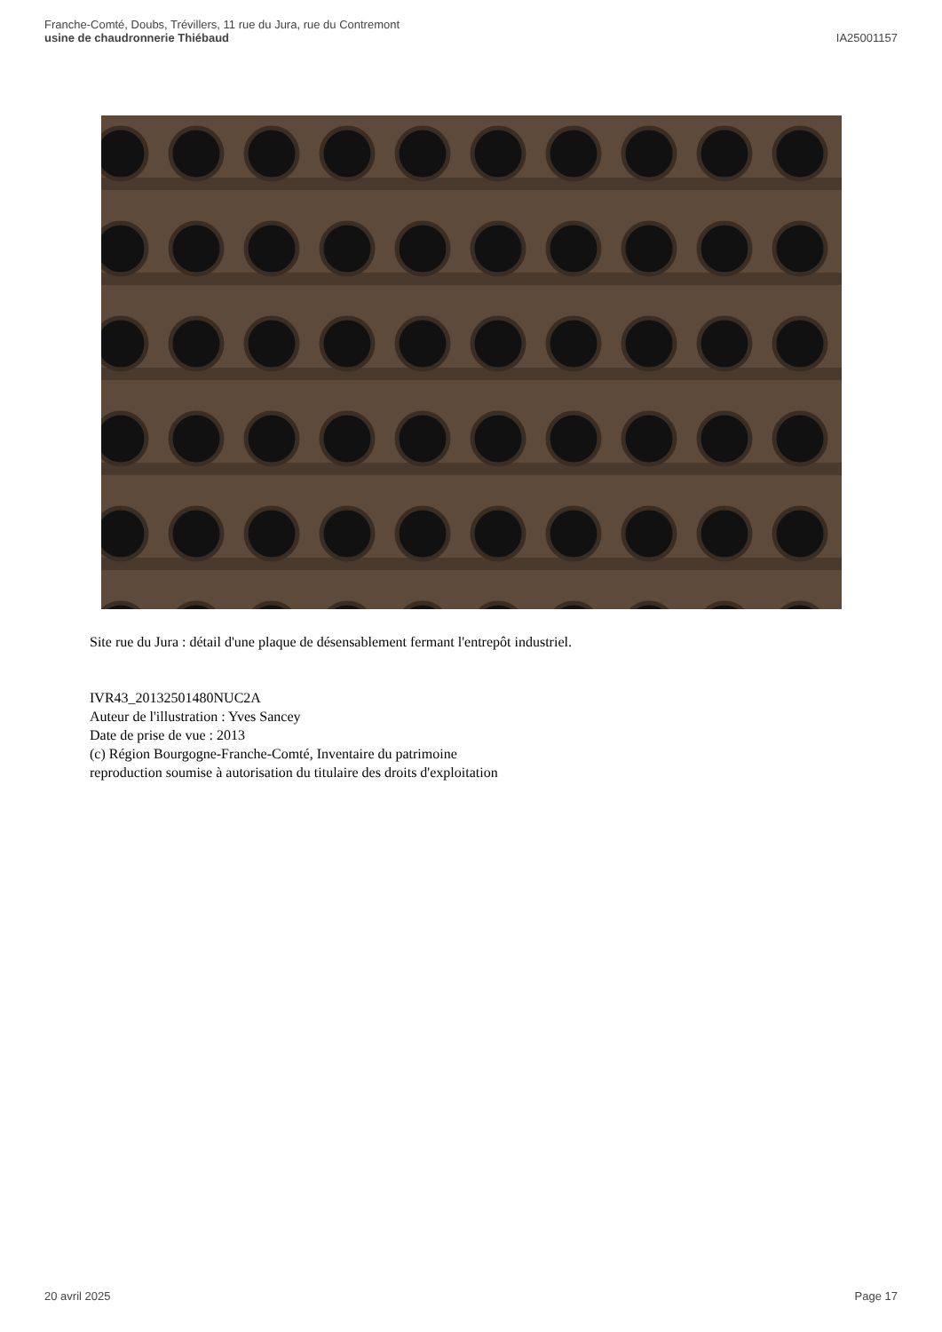Franche-Comté, Doubs, Trévillers, 11 rue du Jura, rue du Contremont
usine de chaudronnerie Thiébaud
IA25001157
Site rue du Jura : détail d'une plaque de désensablement fermant l'entrepôt industriel.
IVR43_20132501480NUC2A
Auteur de l'illustration : Yves Sancey
Date de prise de vue : 2013
(c) Région Bourgogne-Franche-Comté, Inventaire du patrimoine
reproduction soumise à autorisation du titulaire des droits d'exploitation
20 avril 2025 Page 17